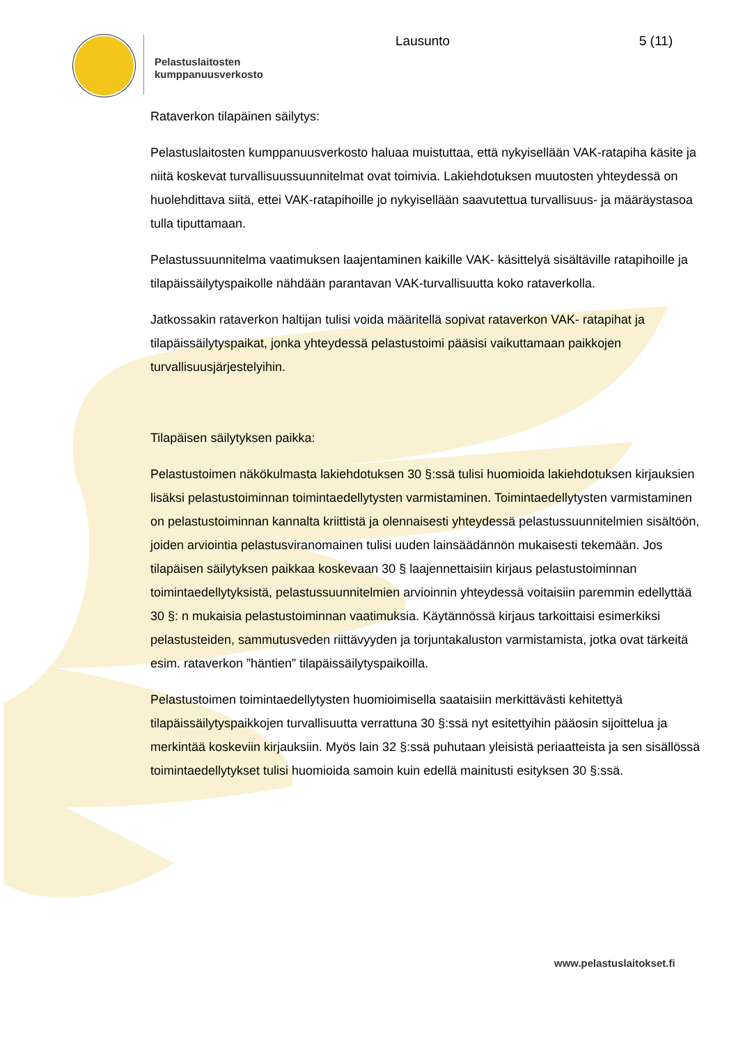Pelastuslaitosten
kumppanuusverkosto
Lausunto 5 (11)
Rataverkon tilapäinen säilytys:
Pelastuslaitosten kumppanuusverkosto haluaa muistuttaa, että nykyisellään VAK-ratapiha käsite ja niitä koskevat turvallisuussuunnitelmat ovat toimivia. Lakiehdotuksen muutosten yhteydessä on huolehdittava siitä, ettei VAK-ratapihoille jo nykyisellään saavutettua turvallisuus- ja määräystasoa tulla tiputtamaan.
Pelastussuunnitelma vaatimuksen laajentaminen kaikille VAK- käsittelyä sisältäville ratapihoille ja tilapäissäilytyspaikolle nähdään parantavan VAK-turvallisuutta koko rataverkolla.
Jatkossakin rataverkon haltijan tulisi voida määritellä sopivat rataverkon VAK- ratapihat ja tilapäissäilytyspaikat, jonka yhteydessä pelastustoimi pääsisi vaikuttamaan paikkojen turvallisuusjärjestelyihin.
Tilapäisen säilytyksen paikka:
Pelastustoimen näkökulmasta lakiehdotuksen 30 §:ssä tulisi huomioida lakiehdotuksen kirjauksien lisäksi pelastustoiminnan toimintaedellytysten varmistaminen. Toimintaedellytysten varmistaminen on pelastustoiminnan kannalta kriittistä ja olennaisesti yhteydessä pelastussuunnitelmien sisältöön, joiden arviointia pelastusviranomainen tulisi uuden lainsäädännön mukaisesti tekemään. Jos tilapäisen säilytyksen paikkaa koskevaan 30 § laajennettaisiin kirjaus pelastustoiminnan toimintaedellytyksistä, pelastussuunnitelmien arvioinnin yhteydessä voitaisiin paremmin edellyttää 30 §: n mukaisia pelastustoiminnan vaatimuksia. Käytännössä kirjaus tarkoittaisi esimerkiksi pelastusteiden, sammutusveden riittävyyden ja torjuntakaluston varmistamista, jotka ovat tärkeitä esim. rataverkon ”häntien” tilapäissäilytyspaikoilla.
Pelastustoimen toimintaedellytysten huomioimisella saataisiin merkittävästi kehitettyä tilapäissäilytyspaikkojen turvallisuutta verrattuna 30 §:ssä nyt esitettyihin pääosin sijoittelua ja merkintää koskeviin kirjauksiin. Myös lain 32 §:ssä puhutaan yleisistä periaatteista ja sen sisällössä toimintaedellytykset tulisi huomioida samoin kuin edellä mainitusti esityksen 30 §:ssä.
www.pelastuslaitokset.fi